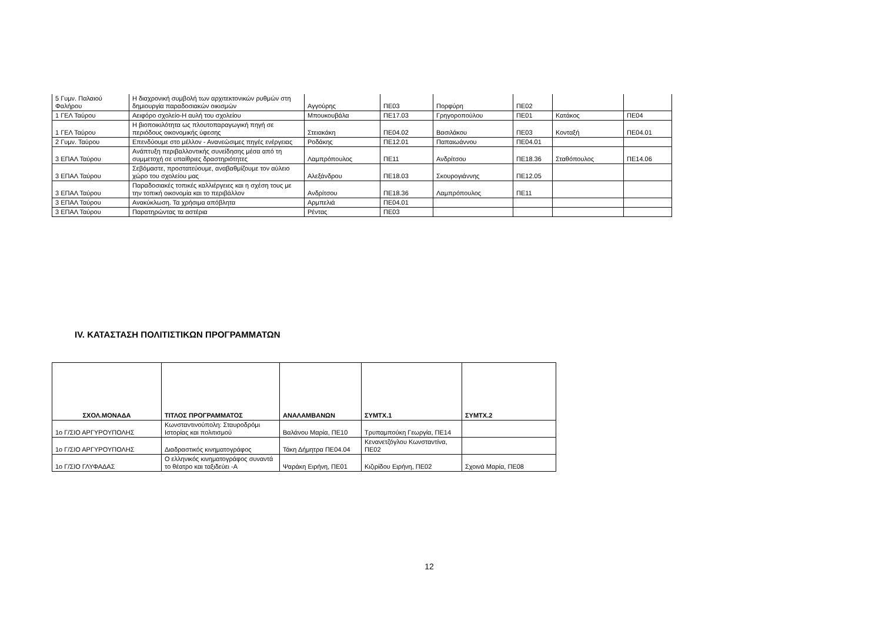| 5 Γυμν. Παλαιού Φαλήρου | Η διαχρονική συμβολή των αρχιτεκτονικών ρυθμών στη δημιουργία παραδοσιακών οικισμών | Αγγούρης | ΠΕ03 | Πορφύρη | ΠΕ02 | | |
| 1 ΓΕΛ Ταύρου | Αειφόρο σχολείο-Η αυλή του σχολείου | Μπουκουβάλα | ΠΕ17.03 | Γρηγοροπούλου | ΠΕ01 | Κατάκος | ΠΕ04 |
| 1 ΓΕΛ Ταύρου | Η βιοποικιλότητα ως πλουτοπαραγωγική πηγή σε περιόδους οικονομικής ύφεσης | Στειακάκη | ΠΕ04.02 | Βασιλάκου | ΠΕ03 | Κονταξή | ΠΕ04.01 |
| 2 Γυμν. Ταύρου | Επενδύουμε στο μέλλον - Ανανεώσιμες πηγές ενέργειας | Ροδάκης | ΠΕ12.01 | Παπαιωάννου | ΠΕ04.01 | | |
| 3 ΕΠΑΛ Ταύρου | Ανάπτυξη περιβαλλοντικής συνείδησης μέσα από τη συμμετοχή σε υπαίθριες δραστηριότητες | Λαμπρόπουλος | ΠΕ11 | Ανδρίτσου | ΠΕ18.36 | Σταθόπουλος | ΠΕ14.06 |
| 3 ΕΠΑΛ Ταύρου | Σεβόμαστε, προστατεύουμε, αναβαθμίζουμε τον αύλειο χώρο του σχολείου μας | Αλεξάνδρου | ΠΕ18.03 | Σκουρογιάννης | ΠΕ12.05 | | |
| 3 ΕΠΑΛ Ταύρου | Παραδοσιακές τοπικές καλλιέργειες και η σχέση τους με την τοπική οικονομία και το περιβάλλον | Ανδρίτσου | ΠΕ18.36 | Λαμπρόπουλος | ΠΕ11 | | |
| 3 ΕΠΑΛ Ταύρου | Ανακύκλωση. Τα χρήσιμα απόβλητα | Αρμπελιά | ΠΕ04.01 | | | | |
| 3 ΕΠΑΛ Ταύρου | Παρατηρώντας τα αστέρια | Ρέντας | ΠΕ03 | | | | |
IV. ΚΑΤΑΣΤΑΣΗ ΠΟΛΙΤΙΣΤΙΚΩΝ ΠΡΟΓΡΑΜΜΑΤΩΝ
| ΣΧΟΛ.ΜΟΝΑΔΑ | ΤΙΤΛΟΣ ΠΡΟΓΡΑΜΜΑΤΟΣ | ΑΝΑΛΑΜΒΑΝΩΝ | ΣΥΜΤΧ.1 | ΣΥΜΤΧ.2 |
| --- | --- | --- | --- | --- |
| 1ο Γ/ΣΙΟ ΑΡΓΥΡΟΥΠΟΛΗΣ | Κωνσταντινούπολη: Σταυροδρόμι Ιστορίας και πολιτισμού | Βαλάνου Μαρία, ΠΕ10 | Τρυπαμπούκη Γεωργία, ΠΕ14 | |
| 1ο Γ/ΣΙΟ ΑΡΓΥΡΟΥΠΟΛΗΣ | Διαδραστικός κινηματογράφος | Τάκη Δήμητρα ΠΕ04.04 | Κενανετζόγλου Κωνσταντίνα, ΠΕ02 | |
| 1ο Γ/ΣΙΟ ΓΛΥΦΑΔΑΣ | Ο ελληνικός κινηματογράφος συναντά το θέατρο και ταξιδεύει -Α | Ψαράκη Ειρήνη, ΠΕ01 | Κιζιρίδου Ειρήνη, ΠΕ02 | Σχοινά Μαρία, ΠΕ08 |
12